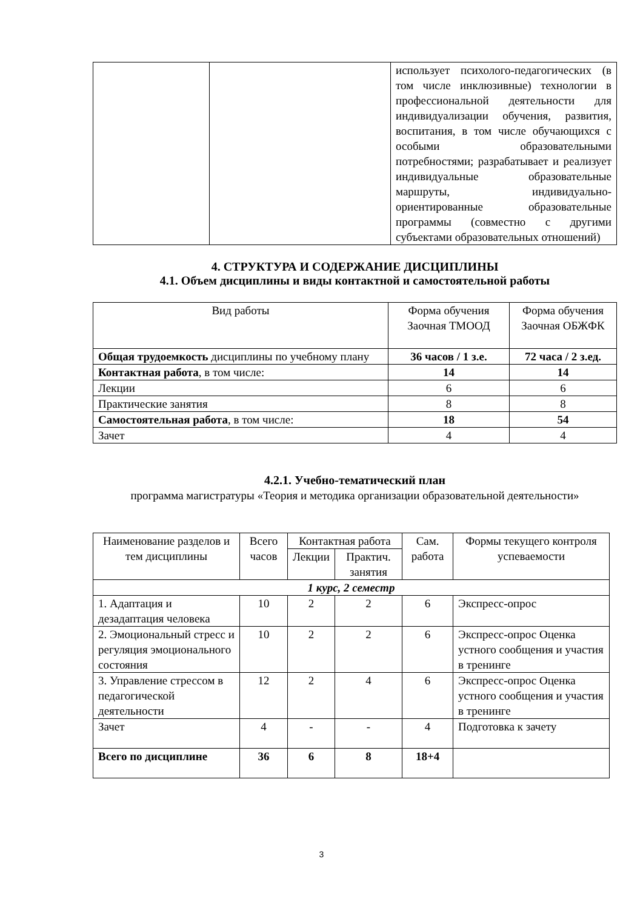| | | использует психолого-педагогических (в том числе инклюзивные) технологии в профессиональной деятельности для индивидуализации обучения, развития, воспитания, в том числе обучающихся с особыми образовательными потребностями; разрабатывает и реализует индивидуальные образовательные маршруты, индивидуально-ориентированные образовательные программы (совместно с другими субъектами образовательных отношений) |
4. СТРУКТУРА И СОДЕРЖАНИЕ ДИСЦИПЛИНЫ
4.1. Объем дисциплины и виды контактной и самостоятельной работы
| Вид работы | Форма обучения Заочная ТМООД | Форма обучения Заочная ОБЖФК |
| --- | --- | --- |
| Общая трудоемкость дисциплины по учебному плану | 36 часов / 1 з.е. | 72 часа / 2 з.ед. |
| Контактная работа , в том числе: | 14 | 14 |
| Лекции | 6 | 6 |
| Практические занятия | 8 | 8 |
| Самостоятельная работа , в том числе: | 18 | 54 |
| Зачет | 4 | 4 |
4.2.1. Учебно-тематический план
программа магистратуры «Теория и методика организации образовательной деятельности»
| Наименование разделов и тем дисциплины | Всего часов | Контактная работа | | Сам. работа | Формы текущего контроля успеваемости |
| --- | --- | --- | --- | --- | --- |
| | | Лекции | Практич. занятия | | |
| 1 курс, 2 семестр | | | | | |
| 1. Адаптация и дезадаптация человека | 10 | 2 | 2 | 6 | Экспресс-опрос |
| 2. Эмоциональный стресс и регуляция эмоционального состояния | 10 | 2 | 2 | 6 | Экспресс-опрос Оценка устного сообщения и участия в тренинге |
| 3. Управление стрессом в педагогической деятельности | 12 | 2 | 4 | 6 | Экспресс-опрос Оценка устного сообщения и участия в тренинге |
| Зачет | 4 | - | - | 4 | Подготовка к зачету |
| Всего по дисциплине | 36 | 6 | 8 | 18+4 | |
3